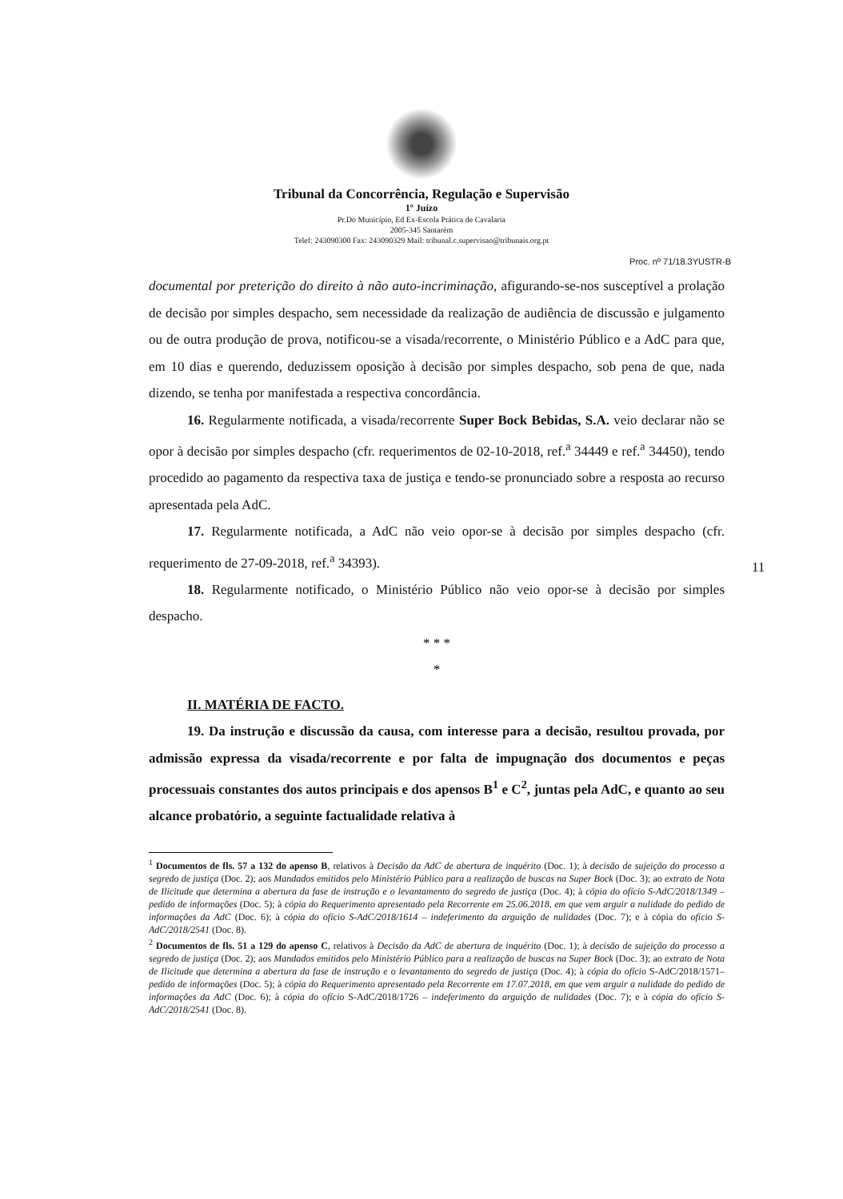Tribunal da Concorrência, Regulação e Supervisão
1º Juízo
Pr.Do Município, Ed Ex-Escola Prática de Cavalaria
2005-345 Santarém
Telef: 243090300 Fax: 243090329 Mail: tribunal.c.supervisao@tribunais.org.pt
Proc. nº 71/18.3YUSTR-B
documental por preterição do direito à não auto-incriminação, afigurando-se-nos susceptível a prolação de decisão por simples despacho, sem necessidade da realização de audiência de discussão e julgamento ou de outra produção de prova, notificou-se a visada/recorrente, o Ministério Público e a AdC para que, em 10 dias e querendo, deduzissem oposição à decisão por simples despacho, sob pena de que, nada dizendo, se tenha por manifestada a respectiva concordância.
16. Regularmente notificada, a visada/recorrente Super Bock Bebidas, S.A. veio declarar não se opor à decisão por simples despacho (cfr. requerimentos de 02-10-2018, ref.<sup>a</sup> 34449 e ref.<sup>a</sup> 34450), tendo procedido ao pagamento da respectiva taxa de justiça e tendo-se pronunciado sobre a resposta ao recurso apresentada pela AdC.
17. Regularmente notificada, a AdC não veio opor-se à decisão por simples despacho (cfr. requerimento de 27-09-2018, ref.<sup>a</sup> 34393).
18. Regularmente notificado, o Ministério Público não veio opor-se à decisão por simples despacho.
* * *
*
II. MATÉRIA DE FACTO.
19. Da instrução e discussão da causa, com interesse para a decisão, resultou provada, por admissão expressa da visada/recorrente e por falta de impugnação dos documentos e peças processuais constantes dos autos principais e dos apensos B<sup>1</sup> e C<sup>2</sup>, juntas pela AdC, e quanto ao seu alcance probatório, a seguinte factualidade relativa à
11
<sup>1</sup> Documentos de fls. 57 a 132 do apenso B, relativos à Decisão da AdC de abertura de inquérito (Doc. 1); à decisão de sujeição do processo a segredo de justiça (Doc. 2); aos Mandados emitidos pelo Ministério Público para a realização de buscas na Super Bock (Doc. 3); ao extrato de Nota de Ilicitude que determina a abertura da fase de instrução e o levantamento do segredo de justiça (Doc. 4); à cópia do ofício S-AdC/2018/1349 – pedido de informações (Doc. 5); à cópia do Requerimento apresentado pela Recorrente em 25.06.2018, em que vem arguir a nulidade do pedido de informações da AdC (Doc. 6); à cópia do ofício S-AdC/2018/1614 – indeferimento da arguição de nulidades (Doc. 7); e à cópia do ofício S-AdC/2018/2541 (Doc. 8).
<sup>2</sup> Documentos de fls. 51 a 129 do apenso C, relativos à Decisão da AdC de abertura de inquérito (Doc. 1); à decisão de sujeição do processo a segredo de justiça (Doc. 2); aos Mandados emitidos pelo Ministério Público para a realização de buscas na Super Bock (Doc. 3); ao extrato de Nota de Ilicitude que determina a abertura da fase de instrução e o levantamento do segredo de justiça (Doc. 4); à cópia do ofício S-AdC/2018/1571– pedido de informações (Doc. 5); à cópia do Requerimento apresentado pela Recorrente em 17.07.2018, em que vem arguir a nulidade do pedido de informações da AdC (Doc. 6); à cópia do ofício S-AdC/2018/1726 – indeferimento da arguição de nulidades (Doc. 7); e à cópia do ofício S-AdC/2018/2541 (Doc. 8).